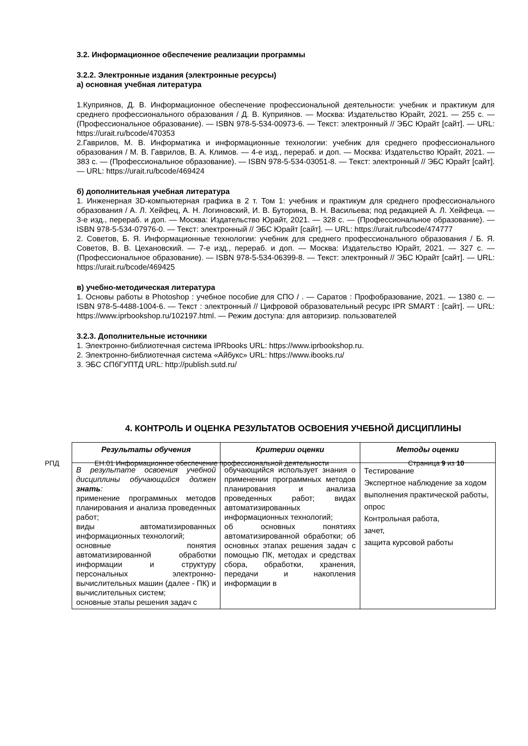3.2. Информационное обеспечение реализации программы
3.2.2. Электронные издания (электронные ресурсы)
а) основная учебная литература
1.Куприянов, Д. В. Информационное обеспечение профессиональной деятельности: учебник и практикум для среднего профессионального образования / Д. В. Куприянов. — Москва: Издательство Юрайт, 2021. — 255 с. — (Профессиональное образование). — ISBN 978-5-534-00973-6. — Текст: электронный // ЭБС Юрайт [сайт]. — URL: https://urait.ru/bcode/470353
2.Гаврилов, М. В. Информатика и информационные технологии: учебник для среднего профессионального образования / М. В. Гаврилов, В. А. Климов. — 4-е изд., перераб. и доп. — Москва: Издательство Юрайт, 2021. — 383 с. — (Профессиональное образование). — ISBN 978-5-534-03051-8. — Текст: электронный // ЭБС Юрайт [сайт]. — URL: https://urait.ru/bcode/469424
б) дополнительная учебная литература
1. Инженерная 3D-компьютерная графика в 2 т. Том 1: учебник и практикум для среднего профессионального образования / А. Л. Хейфец, А. Н. Логиновский, И. В. Буторина, В. Н. Васильева; под редакцией А. Л. Хейфеца. — 3-е изд., перераб. и доп. — Москва: Издательство Юрайт, 2021. — 328 с. — (Профессиональное образование). — ISBN 978-5-534-07976-0. — Текст: электронный // ЭБС Юрайт [сайт]. — URL: https://urait.ru/bcode/474777
2. Советов, Б. Я. Информационные технологии: учебник для среднего профессионального образования / Б. Я. Советов, В. В. Цехановский. — 7-е изд., перераб. и доп. — Москва: Издательство Юрайт, 2021. — 327 с. — (Профессиональное образование). — ISBN 978-5-534-06399-8. — Текст: электронный // ЭБС Юрайт [сайт]. — URL: https://urait.ru/bcode/469425
в) учебно-методическая литература
1. Основы работы в Photoshop : учебное пособие для СПО / . — Саратов : Профобразование, 2021. — 1380 c. — ISBN 978-5-4488-1004-6. — Текст : электронный // Цифровой образовательный ресурс IPR SMART : [сайт]. — URL: https://www.iprbookshop.ru/102197.html. — Режим доступа: для авторизир. пользователей
3.2.3. Дополнительные источники
1. Электронно-библиотечная система IPRbooks URL: https://www.iprbookshop.ru.
2. Электронно-библиотечная система «Айбукс» URL: https://www.ibooks.ru/
3. ЭБС СПбГУПТД URL: http://publish.sutd.ru/
4. КОНТРОЛЬ И ОЦЕНКА РЕЗУЛЬТАТОВ ОСВОЕНИЯ УЧЕБНОЙ ДИСЦИПЛИНЫ
| Результаты обучения | Критерии оценки | Методы оценки |
| --- | --- | --- |
| В результате освоения учебной дисциплины обучающийся должен знать : применение программных методов планирования и анализа проведенных работ; виды автоматизированных информационных технологий; основные понятия автоматизированной обработки информации и структуру персональных электронно-вычислительных машин (далее - ПК) и вычислительных систем; основные этапы решения задач с | обучающийся использует знания о применении программных методов планирования и анализа проведенных работ; видах автоматизированных информационных технологий; об основных понятиях автоматизированной обработки; об основных этапах решения задач с помощью ПК, методах и средствах сбора, обработки, хранения, передачи и накопления информации в | Тестирование Экспертное наблюдение за ходом выполнения практической работы, опрос Контрольная работа, зачет, защита курсовой работы |
РПД ЕН.01 Информационное обеспечение профессиональной деятельности Страница 9 из 10